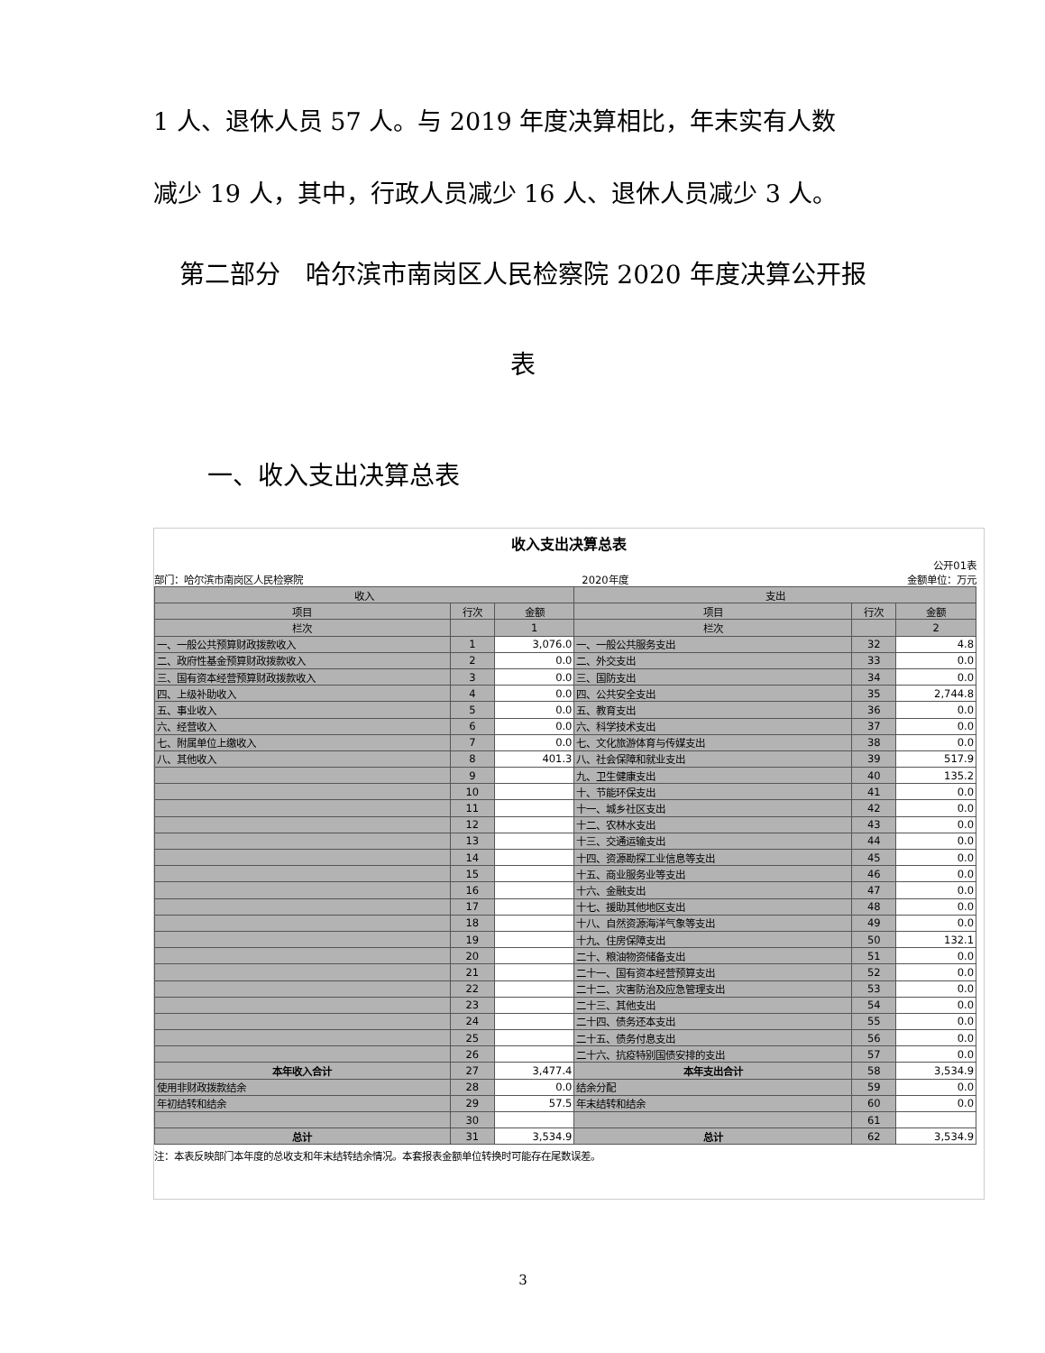1 人、退休人员 57 人。与 2019 年度决算相比，年末实有人数
减少 19 人，其中，行政人员减少 16 人、退休人员减少 3 人。
第二部分　哈尔滨市南岗区人民检察院 2020 年度决算公开报
表
一、收入支出决算总表
收入支出决算总表
公开01表
部门：哈尔滨市南岗区人民检察院 2020年度 金额单位：万元
| 收入 | | | 支出 | | |
| --- | --- | --- | --- | --- | --- |
| 项目 | 行次 | 金额 | 项目 | 行次 | 金额 |
| 栏次 | | 1 | 栏次 | | 2 |
| 一、一般公共预算财政拨款收入 | 1 | 3,076.0 | 一、一般公共服务支出 | 32 | 4.8 |
| 二、政府性基金预算财政拨款收入 | 2 | 0.0 | 二、外交支出 | 33 | 0.0 |
| 三、国有资本经营预算财政拨款收入 | 3 | 0.0 | 三、国防支出 | 34 | 0.0 |
| 四、上级补助收入 | 4 | 0.0 | 四、公共安全支出 | 35 | 2,744.8 |
| 五、事业收入 | 5 | 0.0 | 五、教育支出 | 36 | 0.0 |
| 六、经营收入 | 6 | 0.0 | 六、科学技术支出 | 37 | 0.0 |
| 七、附属单位上缴收入 | 7 | 0.0 | 七、文化旅游体育与传媒支出 | 38 | 0.0 |
| 八、其他收入 | 8 | 401.3 | 八、社会保障和就业支出 | 39 | 517.9 |
| | 9 | | 九、卫生健康支出 | 40 | 135.2 |
| | 10 | | 十、节能环保支出 | 41 | 0.0 |
| | 11 | | 十一、城乡社区支出 | 42 | 0.0 |
| | 12 | | 十二、农林水支出 | 43 | 0.0 |
| | 13 | | 十三、交通运输支出 | 44 | 0.0 |
| | 14 | | 十四、资源勘探工业信息等支出 | 45 | 0.0 |
| | 15 | | 十五、商业服务业等支出 | 46 | 0.0 |
| | 16 | | 十六、金融支出 | 47 | 0.0 |
| | 17 | | 十七、援助其他地区支出 | 48 | 0.0 |
| | 18 | | 十八、自然资源海洋气象等支出 | 49 | 0.0 |
| | 19 | | 十九、住房保障支出 | 50 | 132.1 |
| | 20 | | 二十、粮油物资储备支出 | 51 | 0.0 |
| | 21 | | 二十一、国有资本经营预算支出 | 52 | 0.0 |
| | 22 | | 二十二、灾害防治及应急管理支出 | 53 | 0.0 |
| | 23 | | 二十三、其他支出 | 54 | 0.0 |
| | 24 | | 二十四、债务还本支出 | 55 | 0.0 |
| | 25 | | 二十五、债务付息支出 | 56 | 0.0 |
| | 26 | | 二十六、抗疫特别国债安排的支出 | 57 | 0.0 |
| 本年收入合计 | 27 | 3,477.4 | 本年支出合计 | 58 | 3,534.9 |
| 使用非财政拨款结余 | 28 | 0.0 | 结余分配 | 59 | 0.0 |
| 年初结转和结余 | 29 | 57.5 | 年末结转和结余 | 60 | 0.0 |
| | 30 | | | 61 | |
| 总计 | 31 | 3,534.9 | 总计 | 62 | 3,534.9 |
注：本表反映部门本年度的总收支和年末结转结余情况。本套报表金额单位转换时可能存在尾数误差。
3